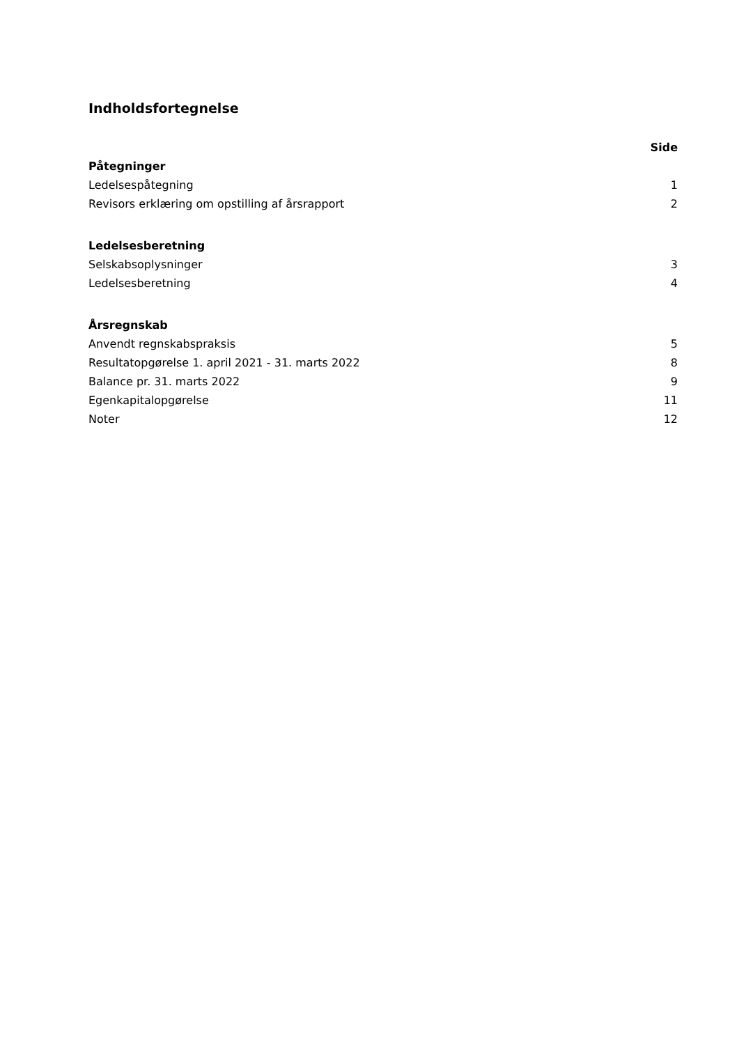Indholdsfortegnelse
| | Side |
| Påtegninger | |
| Ledelsespåtegning | 1 |
| Revisors erklæring om opstilling af årsrapport | 2 |
| Ledelsesberetning | |
| Selskabsoplysninger | 3 |
| Ledelsesberetning | 4 |
| Årsregnskab | |
| Anvendt regnskabspraksis | 5 |
| Resultatopgørelse 1. april 2021 - 31. marts 2022 | 8 |
| Balance pr. 31. marts 2022 | 9 |
| Egenkapitalopgørelse | 11 |
| Noter | 12 |